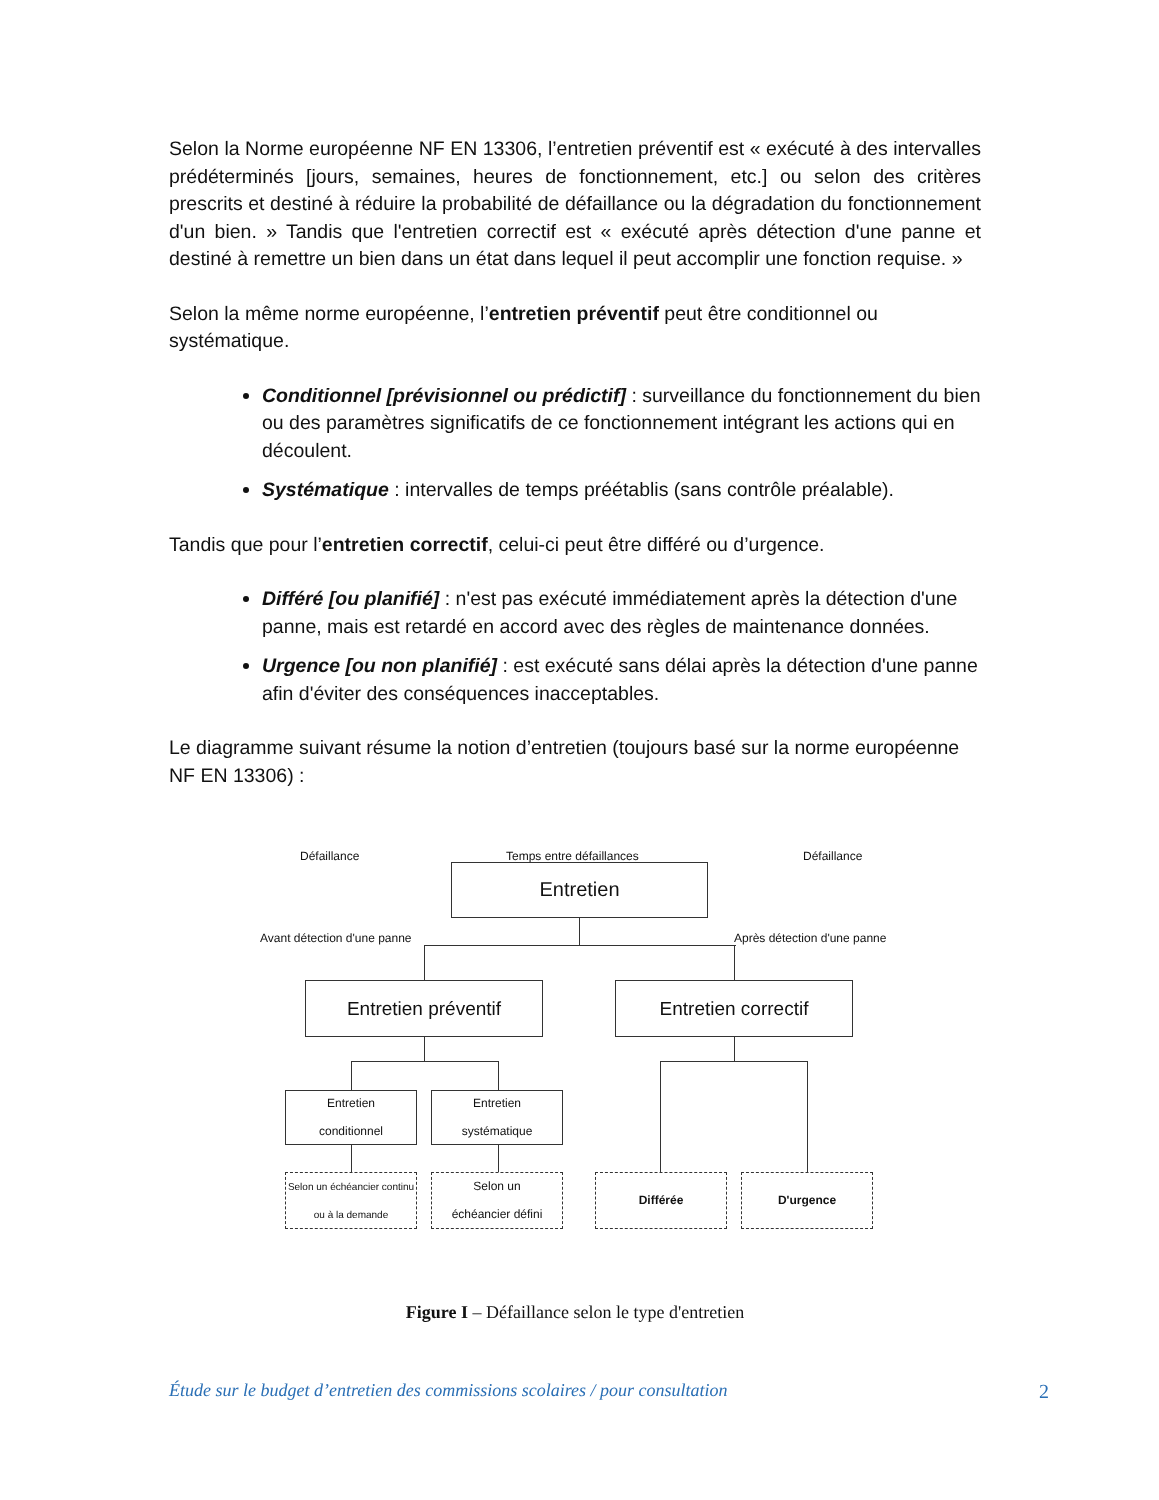Selon la Norme européenne NF EN 13306, l’entretien préventif est « exécuté à des intervalles prédéterminés [jours, semaines, heures de fonctionnement, etc.] ou selon des critères prescrits et destiné à réduire la probabilité de défaillance ou la dégradation du fonctionnement d'un bien. » Tandis que l'entretien correctif est « exécuté après détection d'une panne et destiné à remettre un bien dans un état dans lequel il peut accomplir une fonction requise. »
Selon la même norme européenne, l’entretien préventif peut être conditionnel ou systématique.
Conditionnel [prévisionnel ou prédictif] : surveillance du fonctionnement du bien ou des paramètres significatifs de ce fonctionnement intégrant les actions qui en découlent.
Systématique : intervalles de temps préétablis (sans contrôle préalable).
Tandis que pour l’entretien correctif, celui-ci peut être différé ou d’urgence.
Différé [ou planifié] : n'est pas exécuté immédiatement après la détection d'une panne, mais est retardé en accord avec des règles de maintenance données.
Urgence [ou non planifié] : est exécuté sans délai après la détection d'une panne afin d'éviter des conséquences inacceptables.
Le diagramme suivant résume la notion d’entretien (toujours basé sur la norme européenne NF EN 13306) :
Défaillance Temps entre défaillances Défaillance
Entretien
Avant détection d'une panne Après détection d'une panne
Entretien préventif Entretien correctif
Entretien
conditionnel
Entretien
systématique
Selon un échéancier continu ou à la demande
Selon un
échéancier défini
Différée D'urgence
Figure I – Défaillance selon le type d'entretien
Étude sur le budget d’entretien des commissions scolaires / pour consultation 2